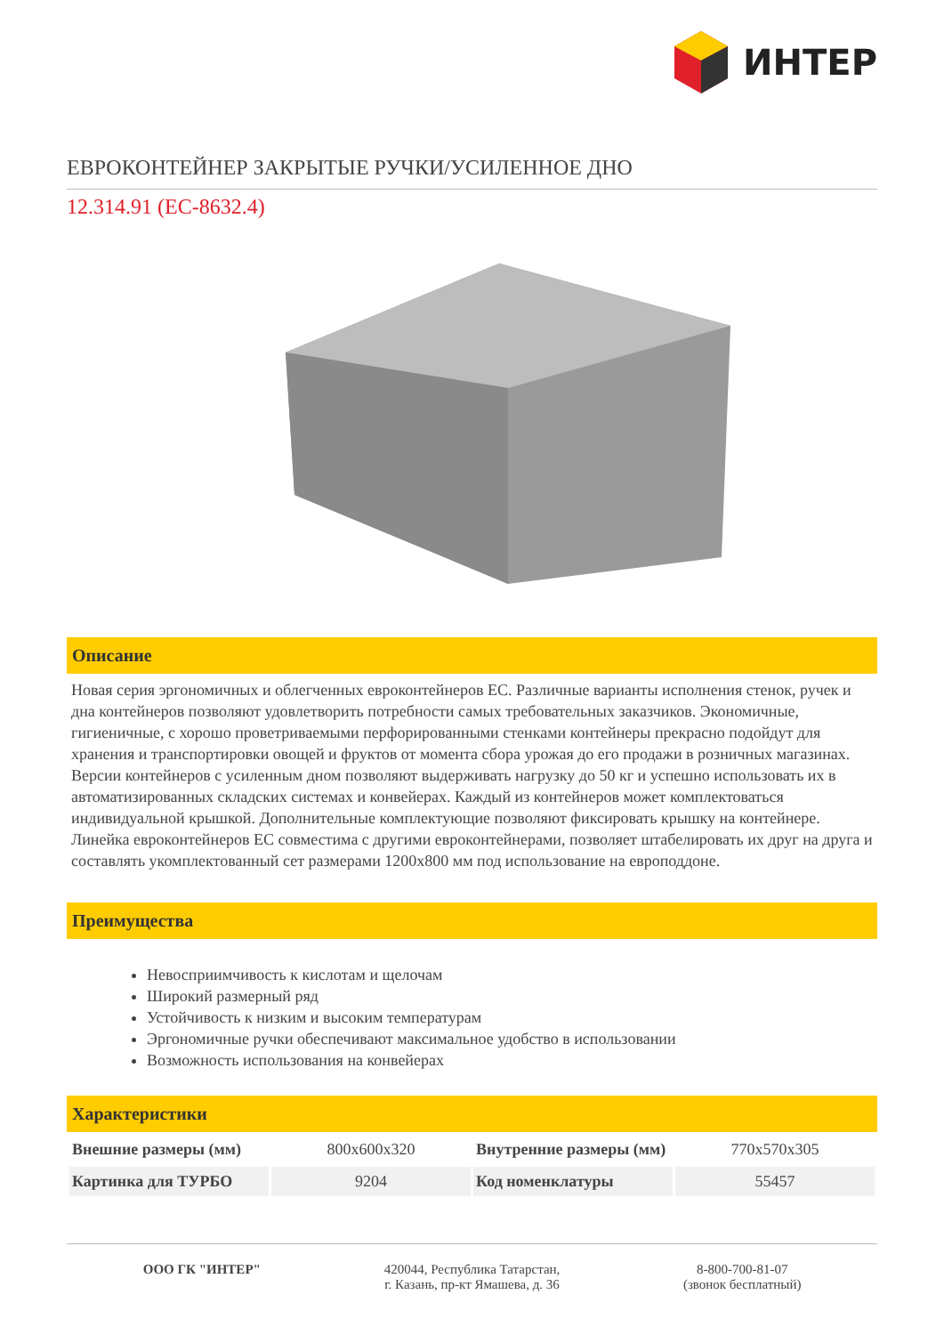ИНТЕР
ЕВРОКОНТЕЙНЕР ЗАКРЫТЫЕ РУЧКИ/УСИЛЕННОЕ ДНО
12.314.91 (ЕС-8632.4)
Описание
Новая серия эргономичных и облегченных евроконтейнеров ЕС. Различные варианты исполнения стенок, ручек и дна контейнеров позволяют удовлетворить потребности самых требовательных заказчиков. Экономичные, гигиеничные, с хорошо проветриваемыми перфорированными стенками контейнеры прекрасно подойдут для хранения и транспортировки овощей и фруктов от момента сбора урожая до его продажи в розничных магазинах. Версии контейнеров с усиленным дном позволяют выдерживать нагрузку до 50 кг и успешно использовать их в автоматизированных складских системах и конвейерах. Каждый из контейнеров может комплектоваться индивидуальной крышкой. Дополнительные комплектующие позволяют фиксировать крышку на контейнере. Линейка евроконтейнеров ЕС совместима с другими евроконтейнерами, позволяет штабелировать их друг на друга и составлять укомплектованный сет размерами 1200x800 мм под использование на европоддоне.
Преимущества
Невосприимчивость к кислотам и щелочам
Широкий размерный ряд
Устойчивость к низким и высоким температурам
Эргономичные ручки обеспечивают максимальное удобство в использовании
Возможность использования на конвейерах
Характеристики
| Внешние размеры (мм) | 800x600x320 | Внутренние размеры (мм) | 770x570x305 |
| Картинка для ТУРБО | 9204 | Код номенклатуры | 55457 |
ООО ГК "ИНТЕР" 420044, Республика Татарстан,
г. Казань, пр-кт Ямашева, д. 36
8-800-700-81-07
(звонок бесплатный)